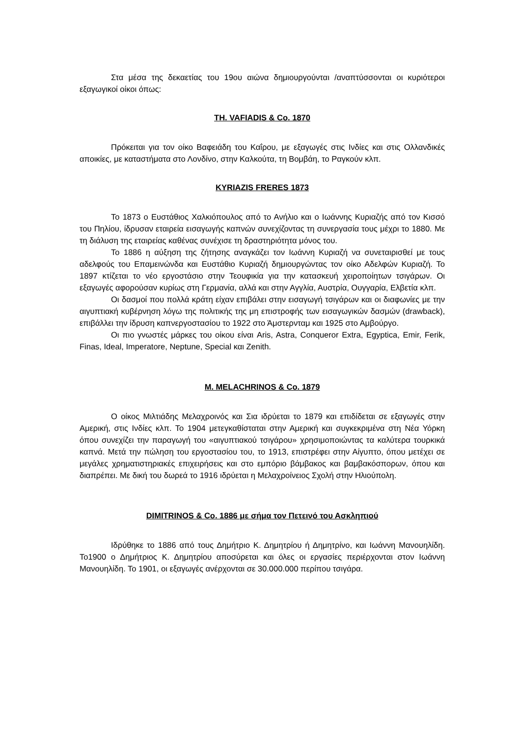Στα μέσα της δεκαετίας του 19ου αιώνα δημιουργούνται /αναπτύσσονται οι κυριότεροι εξαγωγικοί οίκοι όπως:
TH. VAFIADIS & Co. 1870
Πρόκειται για τον οίκο Βαφειάδη του Καΐρου, με εξαγωγές στις Ινδίες και στις Ολλανδικές αποικίες, με καταστήματα στο Λονδίνο, στην Καλκούτα, τη Βομβάη, το Ραγκούν κλπ.
KYRIAZIS FRERES 1873
Το 1873 ο Ευστάθιος Χαλκιόπουλος από το Ανήλιο και ο Ιωάννης Κυριαζής από τον Κισσό του Πηλίου, ίδρυσαν εταιρεία εισαγωγής καπνών συνεχίζοντας τη συνεργασία τους μέχρι το 1880. Με τη διάλυση της εταιρείας καθένας συνέχισε τη δραστηριότητα μόνος του.
Το 1886 η αύξηση της ζήτησης αναγκάζει τον Ιωάννη Κυριαζή να συνεταιρισθεί με τους αδελφούς του Επαμεινώνδα και Ευστάθιο Κυριαζή δημιουργώντας τον οίκο Αδελφών Κυριαζή. Το 1897 κτίζεται το νέο εργοστάσιο στην Τεουφικία για την κατασκευή χειροποίητων τσιγάρων. Οι εξαγωγές αφορούσαν κυρίως στη Γερμανία, αλλά και στην Αγγλία, Αυστρία, Ουγγαρία, Ελβετία κλπ.
Οι δασμοί που πολλά κράτη είχαν επιβάλει στην εισαγωγή τσιγάρων και οι διαφωνίες με την αιγυπτιακή κυβέρνηση λόγω της πολιτικής της μη επιστροφής των εισαγωγικών δασμών (drawback), επιβάλλει την ίδρυση καπνεργοστασίου το 1922 στο Άμστερνταμ και 1925 στο Αμβούργο.
Οι πιο γνωστές μάρκες του οίκου είναι Aris, Astra, Conqueror Extra, Egyptica, Emir, Ferik, Finas, Ideal, Imperatore, Neptune, Special και Zenith.
M. MELACHRINOS & Co. 1879
Ο οίκος Μιλτιάδης Μελαχροινός και Σια ιδρύεται το 1879 και επιδίδεται σε εξαγωγές στην Αμερική, στις Ινδίες κλπ. Το 1904 μετεγκαθίσταται στην Αμερική και συγκεκριμένα στη Νέα Υόρκη όπου συνεχίζει την παραγωγή του «αιγυπτιακού τσιγάρου» χρησιμοποιώντας τα καλύτερα τουρκικά καπνά. Μετά την πώληση του εργοστασίου του, το 1913, επιστρέφει στην Αίγυπτο, όπου μετέχει σε μεγάλες χρηματιστηριακές επιχειρήσεις και στο εμπόριο βάμβακος και βαμβακόσπορων, όπου και διαπρέπει. Με δική του δωρεά το 1916 ιδρύεται η Μελαχροίνειος Σχολή στην Ηλιούπολη.
DIMITRINOS & Co. 1886 με σήμα τον Πετεινό του Ασκληπιού
Ιδρύθηκε το 1886 από τους Δημήτριο Κ. Δημητρίου ή Δημητρίνο, και Ιωάννη Μανουηλίδη. Το1900 ο Δημήτριος Κ. Δημητρίου αποσύρεται και όλες οι εργασίες περιέρχονται στον Ιωάννη Μανουηλίδη. Το 1901, οι εξαγωγές ανέρχονται σε 30.000.000 περίπου τσιγάρα.